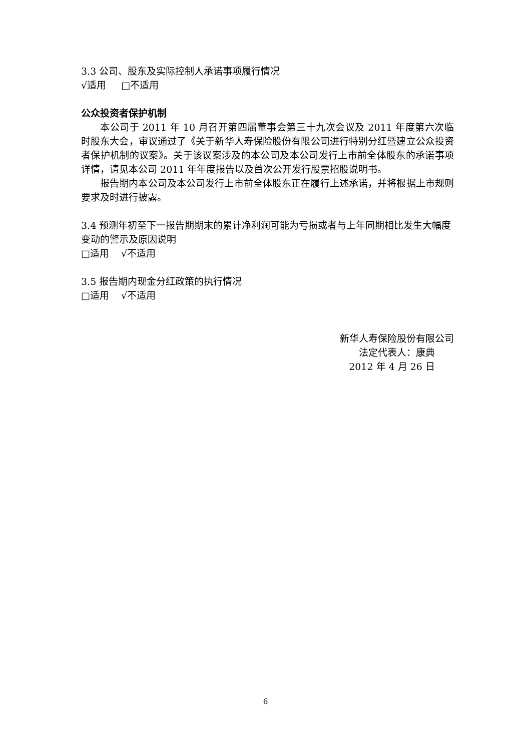3.3 公司、股东及实际控制人承诺事项履行情况
√适用 □不适用
公众投资者保护机制
本公司于 2011 年 10 月召开第四届董事会第三十九次会议及 2011 年度第六次临时股东大会，审议通过了《关于新华人寿保险股份有限公司进行特别分红暨建立公众投资者保护机制的议案》。关于该议案涉及的本公司及本公司发行上市前全体股东的承诺事项详情，请见本公司 2011 年年度报告以及首次公开发行股票招股说明书。
报告期内本公司及本公司发行上市前全体股东正在履行上述承诺，并将根据上市规则要求及时进行披露。
3.4 预测年初至下一报告期期末的累计净利润可能为亏损或者与上年同期相比发生大幅度变动的警示及原因说明
□适用 √不适用
3.5 报告期内现金分红政策的执行情况
□适用 √不适用
新华人寿保险股份有限公司
法定代表人：康典
2012 年 4 月 26 日
6